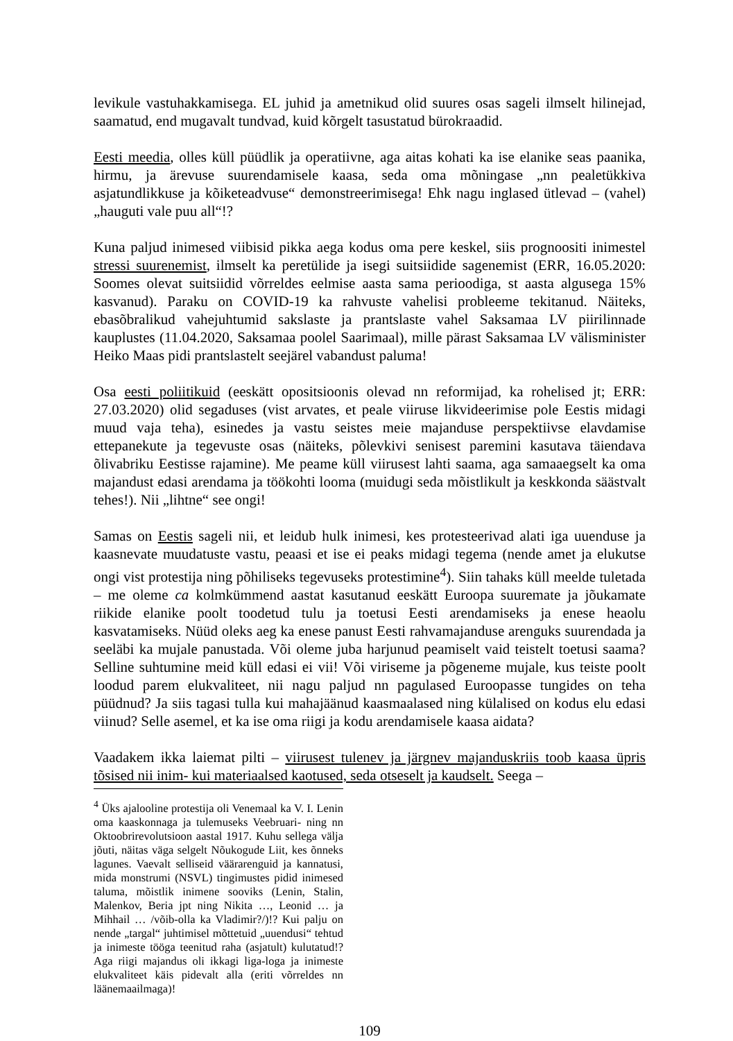levikule vastuhakkamisega. EL juhid ja ametnikud olid suures osas sageli ilmselt hilinejad, saamatud, end mugavalt tundvad, kuid kõrgelt tasustatud bürokraadid.
Eesti meedia, olles küll püüdlik ja operatiivne, aga aitas kohati ka ise elanike seas paanika, hirmu, ja ärevuse suurendamisele kaasa, seda oma mõningase „nn pealetükkiva asjatundlikkuse ja kõiketeadvuse“ demonstreerimisega! Ehk nagu inglased ütlevad – (vahel) „hauguti vale puu all“!?
Kuna paljud inimesed viibisid pikka aega kodus oma pere keskel, siis prognoositi inimestel stressi suurenemist, ilmselt ka peretülide ja isegi suitsiidide sagenemist (ERR, 16.05.2020: Soomes olevat suitsiidid võrreldes eelmise aasta sama perioodiga, st aasta algusega 15% kasvanud). Paraku on COVID-19 ka rahvuste vahelisi probleeme tekitanud. Näiteks, ebasõbralikud vahejuhtumid sakslaste ja prantslaste vahel Saksamaa LV piirilinnade kauplustes (11.04.2020, Saksamaa poolel Saarimaal), mille pärast Saksamaa LV välisminister Heiko Maas pidi prantslastelt seejärel vabandust paluma!
Osa eesti poliitikuid (eeskätt opositsioonis olevad nn reformijad, ka rohelised jt; ERR: 27.03.2020) olid segaduses (vist arvates, et peale viiruse likvideerimise pole Eestis midagi muud vaja teha), esinedes ja vastu seistes meie majanduse perspektiivse elavdamise ettepanekute ja tegevuste osas (näiteks, põlevkivi senisest paremini kasutava täiendava õlivabriku Eestisse rajamine). Me peame küll viirusest lahti saama, aga samaaegselt ka oma majandust edasi arendama ja töökohti looma (muidugi seda mõistlikult ja keskkonda säästvalt tehes!). Nii „lihtne“ see ongi!
Samas on Eestis sageli nii, et leidub hulk inimesi, kes protesteerivad alati iga uuenduse ja kaasnevate muudatuste vastu, peaasi et ise ei peaks midagi tegema (nende amet ja elukutse ongi vist protestija ning põhiliseks tegevuseks protestimine<sup>4</sup>). Siin tahaks küll meelde tuletada – me oleme ca kolmkümmend aastat kasutanud eeskätt Euroopa suuremate ja jõukamate riikide elanike poolt toodetud tulu ja toetusi Eesti arendamiseks ja enese heaolu kasvatamiseks. Nüüd oleks aeg ka enese panust Eesti rahvamajanduse arenguks suurendada ja seeläbi ka mujale panustada. Või oleme juba harjunud peamiselt vaid teistelt toetusi saama? Selline suhtumine meid küll edasi ei vii! Või viriseme ja põgeneme mujale, kus teiste poolt loodud parem elukvaliteet, nii nagu paljud nn pagulased Euroopasse tungides on teha püüdnud? Ja siis tagasi tulla kui mahajäänud kaasmaalased ning külalised on kodus elu edasi viinud? Selle asemel, et ka ise oma riigi ja kodu arendamisele kaasa aidata?
Vaadakem ikka laiemat pilti – viirusest tulenev ja järgnev majanduskriis toob kaasa üpris tõsised nii inim- kui materiaalsed kaotused, seda otseselt ja kaudselt. Seega –
<sup>4</sup> Üks ajalooline protestija oli Venemaal ka V. I. Lenin oma kaaskonnaga ja tulemuseks Veebruari- ning nn Oktoobrirevolutsioon aastal 1917. Kuhu sellega välja jõuti, näitas väga selgelt Nõukogude Liit, kes õnneks lagunes. Vaevalt selliseid väärarenguid ja kannatusi, mida monstrumi (NSVL) tingimustes pidid inimesed taluma, mõistlik inimene sooviks (Lenin, Stalin, Malenkov, Beria jpt ning Nikita …, Leonid … ja Mihhail … /võib-olla ka Vladimir?/)!? Kui palju on nende „targal“ juhtimisel mõttetuid „uuendusi“ tehtud ja inimeste tööga teenitud raha (asjatult) kulutatud!? Aga riigi majandus oli ikkagi liga-loga ja inimeste elukvaliteet käis pidevalt alla (eriti võrreldes nn läänemaailmaga)!
109